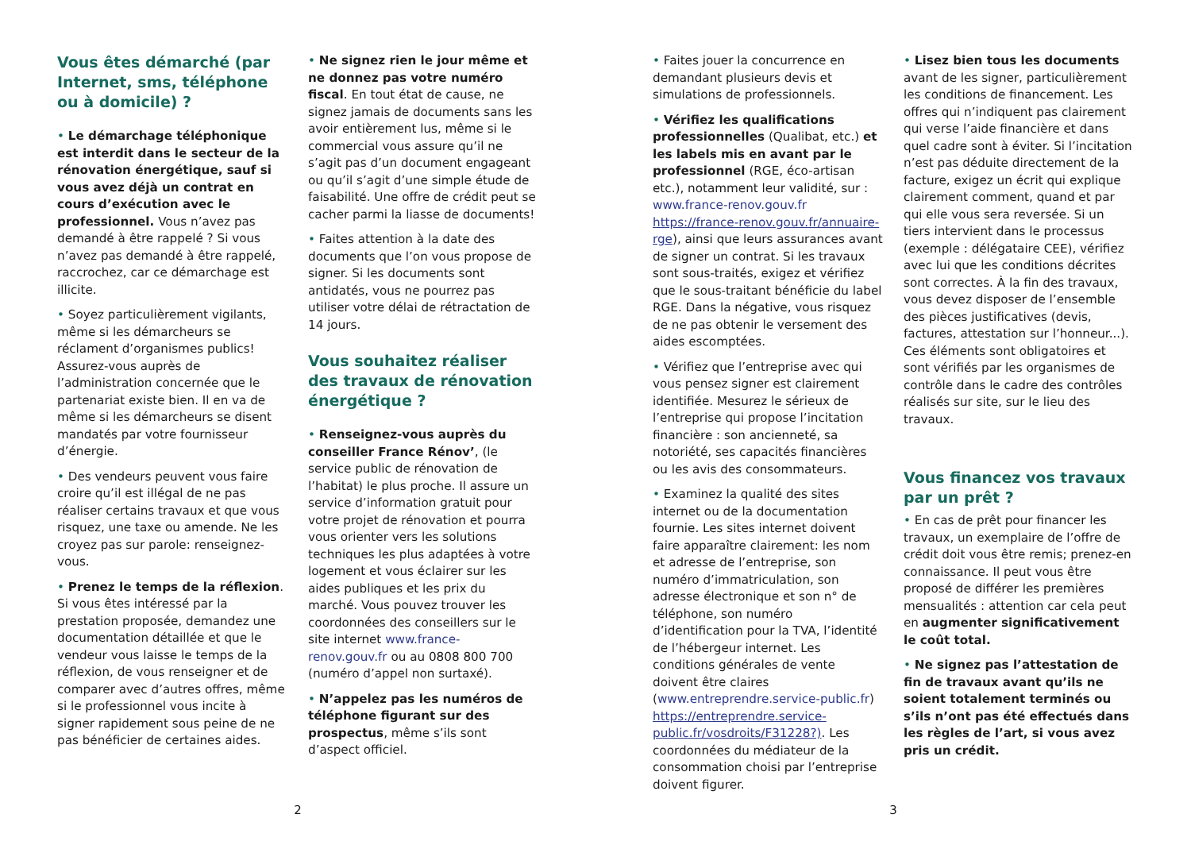Vous êtes démarché (par Internet, sms, téléphone ou à domicile) ?
• Le démarchage téléphonique est interdit dans le secteur de la rénovation énergétique, sauf si vous avez déjà un contrat en cours d’exécution avec le professionnel. Vous n’avez pas demandé à être rappelé ? Si vous n’avez pas demandé à être rappelé, raccrochez, car ce démarchage est illicite.
• Soyez particulièrement vigilants, même si les démarcheurs se réclament d’organismes publics! Assurez-vous auprès de l’administration concernée que le partenariat existe bien. Il en va de même si les démarcheurs se disent mandatés par votre fournisseur d’énergie.
• Des vendeurs peuvent vous faire croire qu’il est illégal de ne pas réaliser certains travaux et que vous risquez, une taxe ou amende. Ne les croyez pas sur parole: renseignez-vous.
• Prenez le temps de la réflexion. Si vous êtes intéressé par la prestation proposée, demandez une documentation détaillée et que le vendeur vous laisse le temps de la réflexion, de vous renseigner et de comparer avec d’autres offres, même si le professionnel vous incite à signer rapidement sous peine de ne pas bénéficier de certaines aides.
• Ne signez rien le jour même et ne donnez pas votre numéro fiscal. En tout état de cause, ne signez jamais de documents sans les avoir entièrement lus, même si le commercial vous assure qu’il ne s’agit pas d’un document engageant ou qu’il s’agit d’une simple étude de faisabilité. Une offre de crédit peut se cacher parmi la liasse de documents!
• Faites attention à la date des documents que l’on vous propose de signer. Si les documents sont antidatés, vous ne pourrez pas utiliser votre délai de rétractation de 14 jours.
Vous souhaitez réaliser des travaux de rénovation énergétique ?
• Renseignez-vous auprès du conseiller France Rénov’, (le service public de rénovation de l’habitat) le plus proche. Il assure un service d’information gratuit pour votre projet de rénovation et pourra vous orienter vers les solutions techniques les plus adaptées à votre logement et vous éclairer sur les aides publiques et les prix du marché. Vous pouvez trouver les coordonnées des conseillers sur le site internet www.france-renov.gouv.fr ou au 0808 800 700 (numéro d’appel non surtaxé).
• N’appelez pas les numéros de téléphone figurant sur des prospectus, même s’ils sont d’aspect officiel.
• Faites jouer la concurrence en demandant plusieurs devis et simulations de professionnels.
• Vérifiez les qualifications professionnelles (Qualibat, etc.) et les labels mis en avant par le professionnel (RGE, éco-artisan etc.), notamment leur validité, sur : www.france-renov.gouv.fr https://france-renov.gouv.fr/annuaire-rge), ainsi que leurs assurances avant de signer un contrat. Si les travaux sont sous-traités, exigez et vérifiez que le sous-traitant bénéficie du label RGE. Dans la négative, vous risquez de ne pas obtenir le versement des aides escomptées.
• Vérifiez que l’entreprise avec qui vous pensez signer est clairement identifiée. Mesurez le sérieux de l’entreprise qui propose l’incitation financière : son ancienneté, sa notoriété, ses capacités financières ou les avis des consommateurs.
• Examinez la qualité des sites internet ou de la documentation fournie. Les sites internet doivent faire apparaître clairement: les nom et adresse de l’entreprise, son numéro d’immatriculation, son adresse électronique et son n° de téléphone, son numéro d’identification pour la TVA, l’identité de l’hébergeur internet. Les conditions générales de vente doivent être claires (www.entreprendre.service-public.fr) https://entreprendre.service-public.fr/vosdroits/F31228?). Les coordonnées du médiateur de la consommation choisi par l’entreprise doivent figurer.
• Lisez bien tous les documents avant de les signer, particulièrement les conditions de financement. Les offres qui n’indiquent pas clairement qui verse l’aide financière et dans quel cadre sont à éviter. Si l’incitation n’est pas déduite directement de la facture, exigez un écrit qui explique clairement comment, quand et par qui elle vous sera reversée. Si un tiers intervient dans le processus (exemple : délégataire CEE), vérifiez avec lui que les conditions décrites sont correctes. À la fin des travaux, vous devez disposer de l’ensemble des pièces justificatives (devis, factures, attestation sur l’honneur...). Ces éléments sont obligatoires et sont vérifiés par les organismes de contrôle dans le cadre des contrôles réalisés sur site, sur le lieu des travaux.
Vous financez vos travaux par un prêt ?
• En cas de prêt pour financer les travaux, un exemplaire de l’offre de crédit doit vous être remis; prenez-en connaissance. Il peut vous être proposé de différer les premières mensualités : attention car cela peut en augmenter significativement le coût total.
• Ne signez pas l’attestation de fin de travaux avant qu’ils ne soient totalement terminés ou s’ils n’ont pas été effectués dans les règles de l’art, si vous avez pris un crédit.
2 3